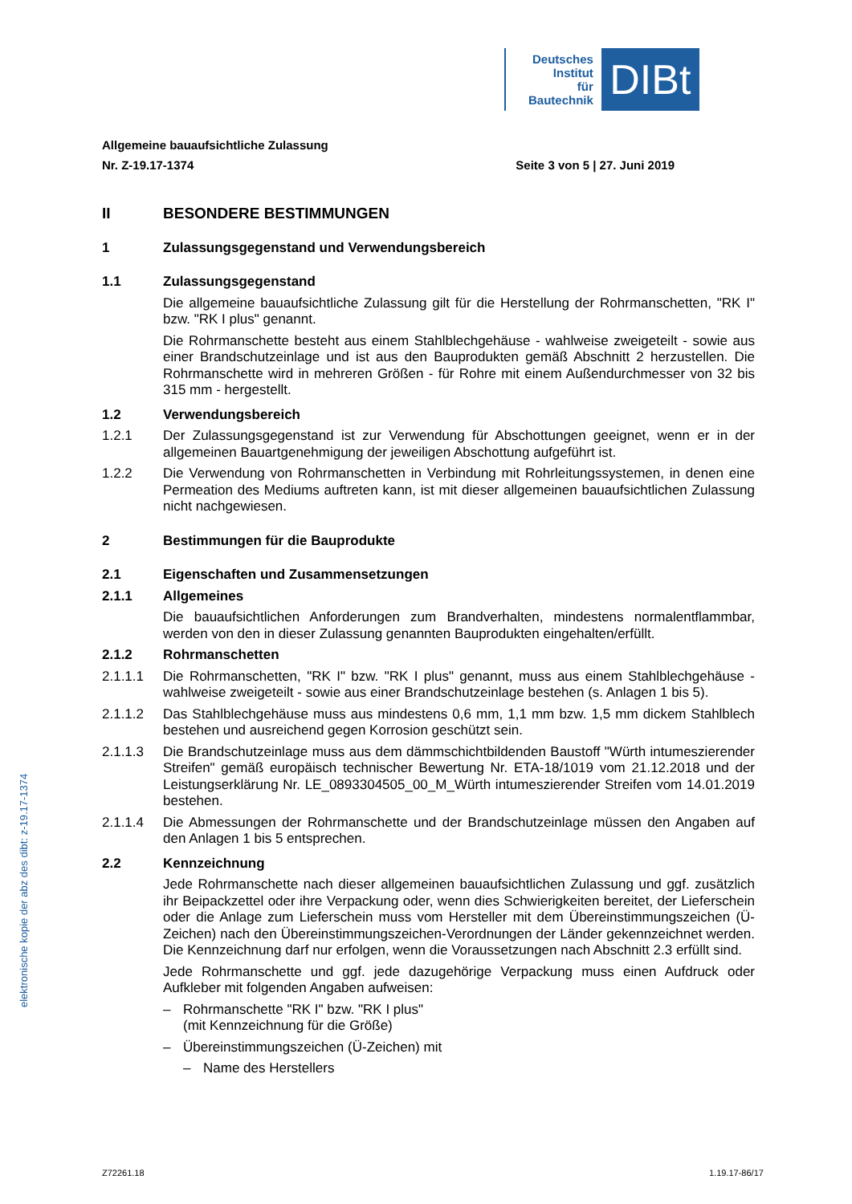Deutsches
Institut
für
Bautechnik
DIBt
Allgemeine bauaufsichtliche Zulassung
Nr. Z-19.17-1374 Seite 3 von 5 | 27. Juni 2019
II BESONDERE BESTIMMUNGEN
1 Zulassungsgegenstand und Verwendungsbereich
1.1 Zulassungsgegenstand
Die allgemeine bauaufsichtliche Zulassung gilt für die Herstellung der Rohrmanschetten, "RK I" bzw. "RK I plus" genannt.
Die Rohrmanschette besteht aus einem Stahlblechgehäuse - wahlweise zweigeteilt - sowie aus einer Brandschutzeinlage und ist aus den Bauprodukten gemäß Abschnitt 2 herzustellen. Die Rohrmanschette wird in mehreren Größen - für Rohre mit einem Außendurchmesser von 32 bis 315 mm - hergestellt.
1.2 Verwendungsbereich
1.2.1 Der Zulassungsgegenstand ist zur Verwendung für Abschottungen geeignet, wenn er in der allgemeinen Bauartgenehmigung der jeweiligen Abschottung aufgeführt ist.
1.2.2 Die Verwendung von Rohrmanschetten in Verbindung mit Rohrleitungssystemen, in denen eine Permeation des Mediums auftreten kann, ist mit dieser allgemeinen bauaufsichtlichen Zulassung nicht nachgewiesen.
2 Bestimmungen für die Bauprodukte
2.1 Eigenschaften und Zusammensetzungen
2.1.1 Allgemeines
Die bauaufsichtlichen Anforderungen zum Brandverhalten, mindestens normalentflammbar, werden von den in dieser Zulassung genannten Bauprodukten eingehalten/erfüllt.
2.1.2 Rohrmanschetten
2.1.1.1 Die Rohrmanschetten, "RK I" bzw. "RK I plus" genannt, muss aus einem Stahlblechgehäuse - wahlweise zweigeteilt - sowie aus einer Brandschutzeinlage bestehen (s. Anlagen 1 bis 5).
2.1.1.2 Das Stahlblechgehäuse muss aus mindestens 0,6 mm, 1,1 mm bzw. 1,5 mm dickem Stahlblech bestehen und ausreichend gegen Korrosion geschützt sein.
2.1.1.3 Die Brandschutzeinlage muss aus dem dämmschichtbildenden Baustoff "Würth intumeszierender Streifen" gemäß europäisch technischer Bewertung Nr. ETA-18/1019 vom 21.12.2018 und der Leistungserklärung Nr. LE_0893304505_00_M_Würth intumeszierender Streifen vom 14.01.2019 bestehen.
2.1.1.4 Die Abmessungen der Rohrmanschette und der Brandschutzeinlage müssen den Angaben auf den Anlagen 1 bis 5 entsprechen.
2.2 Kennzeichnung
Jede Rohrmanschette nach dieser allgemeinen bauaufsichtlichen Zulassung und ggf. zusätzlich ihr Beipackzettel oder ihre Verpackung oder, wenn dies Schwierigkeiten bereitet, der Lieferschein oder die Anlage zum Lieferschein muss vom Hersteller mit dem Übereinstimmungszeichen (Ü-Zeichen) nach den Übereinstimmungszeichen-Verordnungen der Länder gekennzeichnet werden. Die Kennzeichnung darf nur erfolgen, wenn die Voraussetzungen nach Abschnitt 2.3 erfüllt sind.
Jede Rohrmanschette und ggf. jede dazugehörige Verpackung muss einen Aufdruck oder Aufkleber mit folgenden Angaben aufweisen:
– Rohrmanschette "RK I" bzw. "RK I plus"
(mit Kennzeichnung für die Größe)
– Übereinstimmungszeichen (Ü-Zeichen) mit
– Name des Herstellers
elektronische kopie der abz des dibt: z-19.17-1374
Z72261.18 1.19.17-86/17